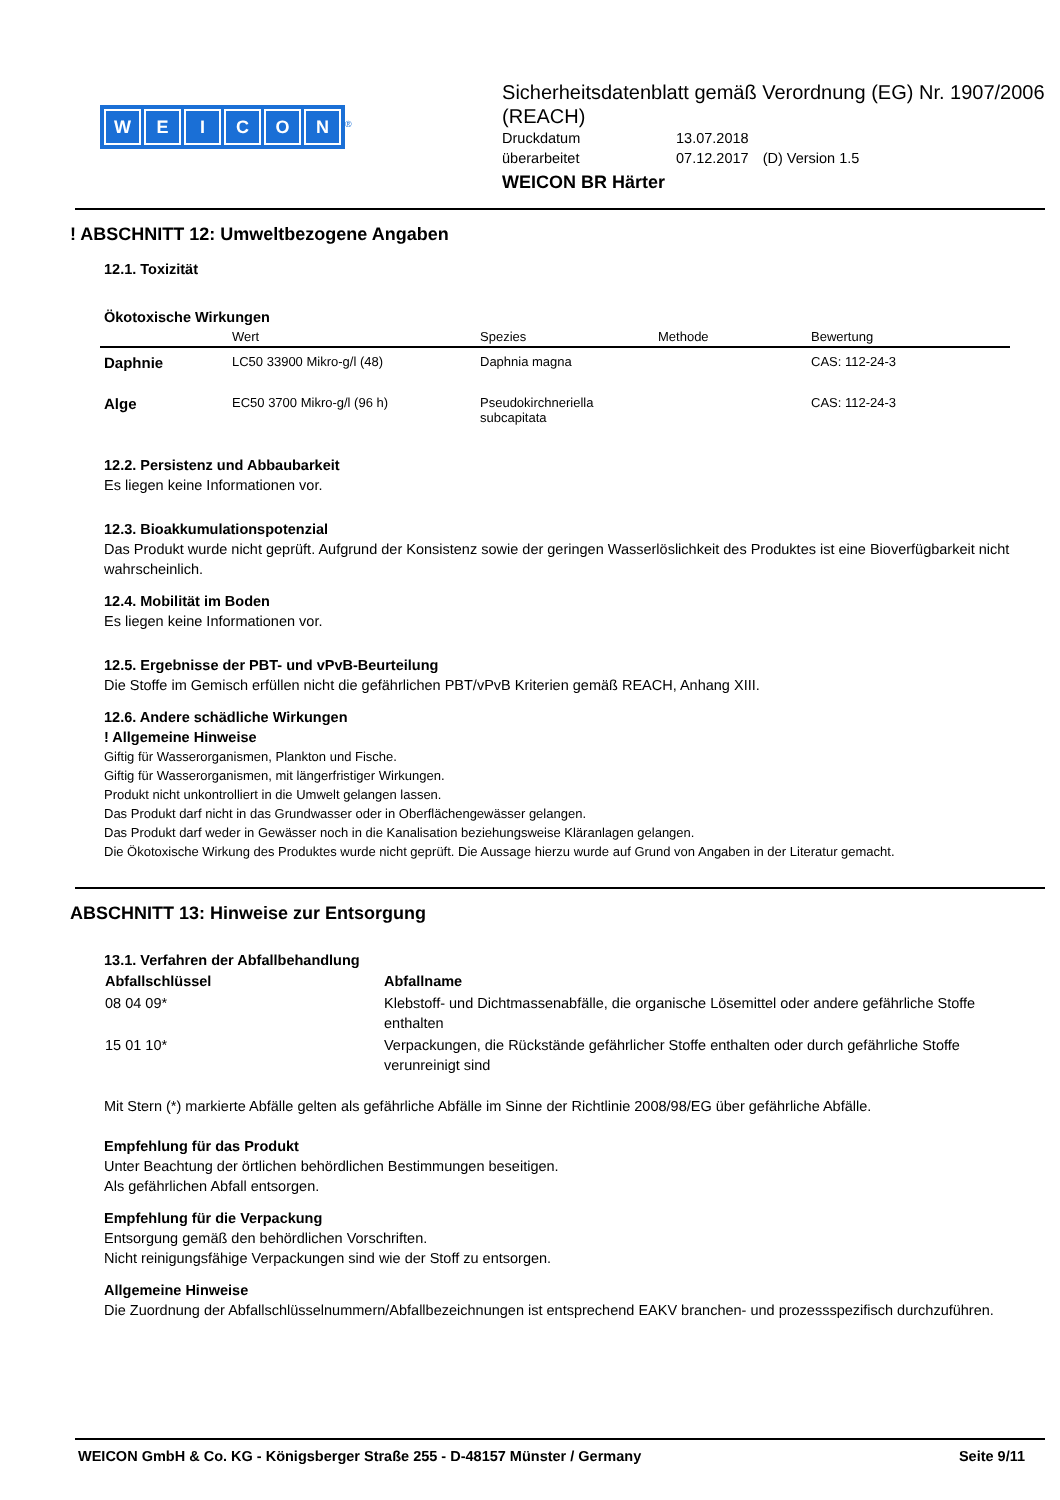WEICON
<sup>®</sup>
Sicherheitsdatenblatt gemäß Verordnung (EG) Nr. 1907/2006 (REACH)
| Druckdatum | 13.07.2018 | |
| überarbeitet | 07.12.2017 | (D) Version 1.5 |
WEICON BR Härter
! ABSCHNITT 12: Umweltbezogene Angaben
12.1. Toxizität
Ökotoxische Wirkungen
| | Wert | Spezies | Methode | Bewertung |
| --- | --- | --- | --- | --- |
| Daphnie | LC50 33900 Mikro-g/l (48) | Daphnia magna | | CAS: 112-24-3 |
| Alge | EC50 3700 Mikro-g/l (96 h) | Pseudokirchneriella subcapitata | | CAS: 112-24-3 |
12.2. Persistenz und Abbaubarkeit
Es liegen keine Informationen vor.
12.3. Bioakkumulationspotenzial
Das Produkt wurde nicht geprüft. Aufgrund der Konsistenz sowie der geringen Wasserlöslichkeit des Produktes ist eine Bioverfügbarkeit nicht wahrscheinlich.
12.4. Mobilität im Boden
Es liegen keine Informationen vor.
12.5. Ergebnisse der PBT- und vPvB-Beurteilung
Die Stoffe im Gemisch erfüllen nicht die gefährlichen PBT/vPvB Kriterien gemäß REACH, Anhang XIII.
12.6. Andere schädliche Wirkungen
! Allgemeine Hinweise
Giftig für Wasserorganismen, Plankton und Fische.
Giftig für Wasserorganismen, mit längerfristiger Wirkungen.
Produkt nicht unkontrolliert in die Umwelt gelangen lassen.
Das Produkt darf nicht in das Grundwasser oder in Oberflächengewässer gelangen.
Das Produkt darf weder in Gewässer noch in die Kanalisation beziehungsweise Kläranlagen gelangen.
Die Ökotoxische Wirkung des Produktes wurde nicht geprüft. Die Aussage hierzu wurde auf Grund von Angaben in der Literatur gemacht.
ABSCHNITT 13: Hinweise zur Entsorgung
13.1. Verfahren der Abfallbehandlung
| Abfallschlüssel | Abfallname |
| --- | --- |
| 08 04 09* | Klebstoff- und Dichtmassenabfälle, die organische Lösemittel oder andere gefährliche Stoffe enthalten |
| 15 01 10* | Verpackungen, die Rückstände gefährlicher Stoffe enthalten oder durch gefährliche Stoffe verunreinigt sind |
Mit Stern (*) markierte Abfälle gelten als gefährliche Abfälle im Sinne der Richtlinie 2008/98/EG über gefährliche Abfälle.
Empfehlung für das Produkt
Unter Beachtung der örtlichen behördlichen Bestimmungen beseitigen.
Als gefährlichen Abfall entsorgen.
Empfehlung für die Verpackung
Entsorgung gemäß den behördlichen Vorschriften.
Nicht reinigungsfähige Verpackungen sind wie der Stoff zu entsorgen.
Allgemeine Hinweise
Die Zuordnung der Abfallschlüsselnummern/Abfallbezeichnungen ist entsprechend EAKV branchen- und prozessspezifisch durchzuführen.
WEICON GmbH & Co. KG - Königsberger Straße 255 - D-48157 Münster / Germany Seite 9/11